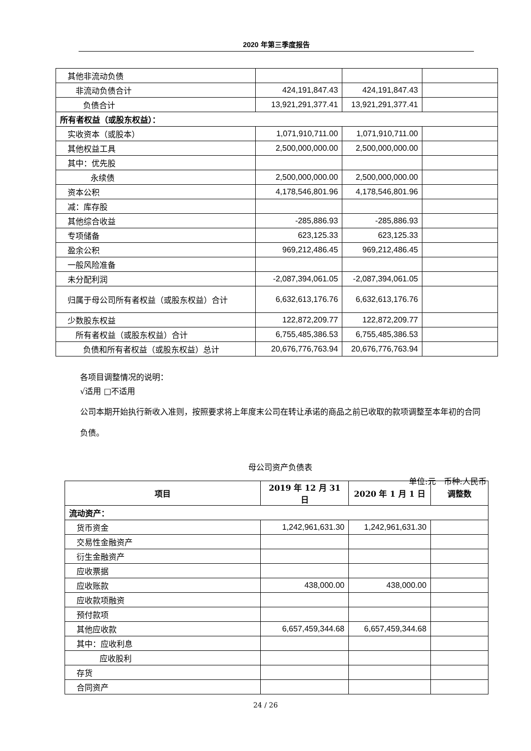2020 年第三季度报告
| 其他非流动负债 | | | |
| 非流动负债合计 | 424,191,847.43 | 424,191,847.43 | |
| 负债合计 | 13,921,291,377.41 | 13,921,291,377.41 | |
| 所有者权益（或股东权益）： | | | |
| 实收资本（或股本） | 1,071,910,711.00 | 1,071,910,711.00 | |
| 其他权益工具 | 2,500,000,000.00 | 2,500,000,000.00 | |
| 其中：优先股 | | | |
| 永续债 | 2,500,000,000.00 | 2,500,000,000.00 | |
| 资本公积 | 4,178,546,801.96 | 4,178,546,801.96 | |
| 减：库存股 | | | |
| 其他综合收益 | -285,886.93 | -285,886.93 | |
| 专项储备 | 623,125.33 | 623,125.33 | |
| 盈余公积 | 969,212,486.45 | 969,212,486.45 | |
| 一般风险准备 | | | |
| 未分配利润 | -2,087,394,061.05 | -2,087,394,061.05 | |
| 归属于母公司所有者权益（或股东权益）合计 | 6,632,613,176.76 | 6,632,613,176.76 | |
| 少数股东权益 | 122,872,209.77 | 122,872,209.77 | |
| 所有者权益（或股东权益）合计 | 6,755,485,386.53 | 6,755,485,386.53 | |
| 负债和所有者权益（或股东权益）总计 | 20,676,776,763.94 | 20,676,776,763.94 | |
各项目调整情况的说明：
√适用 □不适用
公司本期开始执行新收入准则，按照要求将上年度末公司在转让承诺的商品之前已收取的款项调整至本年初的合同负债。
母公司资产负债表
单位:元　币种:人民币
| 项目 | 2019 年 12 月 31 日 | 2020 年 1 月 1 日 | 调整数 |
| --- | --- | --- | --- |
| 流动资产： | | | |
| 货币资金 | 1,242,961,631.30 | 1,242,961,631.30 | |
| 交易性金融资产 | | | |
| 衍生金融资产 | | | |
| 应收票据 | | | |
| 应收账款 | 438,000.00 | 438,000.00 | |
| 应收款项融资 | | | |
| 预付款项 | | | |
| 其他应收款 | 6,657,459,344.68 | 6,657,459,344.68 | |
| 其中：应收利息 | | | |
| 应收股利 | | | |
| 存货 | | | |
| 合同资产 | | | |
24 / 26